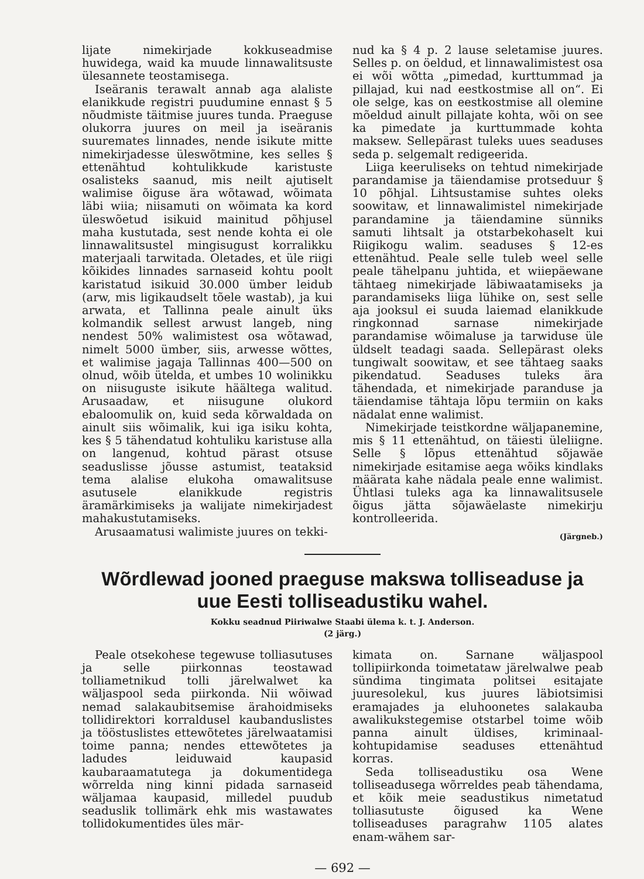lijate nimekirjade kokkuseadmise huwidega, waid ka muude linnawalitsuste ülesannete teostamisega.
Iseäranis terawalt annab aga alaliste elanikkude registri puudumine ennast § 5 nõudmiste täitmise juures tunda. Praeguse olukorra juures on meil ja iseäranis suuremates linnades, nende isikute mitte nimekirjadesse üleswõtmine, kes selles § ettenähtud kohtulikkude karistuste osalisteks saanud, mis neilt ajutiselt walimise õiguse ära wõtawad, wõimata läbi wiia; niisamuti on wõimata ka kord üleswõetud isikuid mainitud põhjusel maha kustutada, sest nende kohta ei ole linnawalitsustel mingisugust korralikku materjaali tarwitada. Oletades, et üle riigi kõikides linnades sarnaseid kohtu poolt karistatud isikuid 30.000 ümber leidub (arw, mis ligikaudselt tõele wastab), ja kui arwata, et Tallinna peale ainult üks kolmandik sellest arwust langeb, ning nendest 50% walimistest osa wõtawad, nimelt 5000 ümber, siis, arwesse wõttes, et walimise jagaja Tallinnas 400—500 on olnud, wõib ütelda, et umbes 10 wolinikku on niisuguste isikute häältega walitud. Arusaadaw, et niisugune olukord ebaloomulik on, kuid seda kõrwaldada on ainult siis wõimalik, kui iga isiku kohta, kes § 5 tähendatud kohtuliku karistuse alla on langenud, kohtud pärast otsuse seaduslisse jõusse astumist, teataksid tema alalise elukoha omawalitsuse asutusele elanikkude registris äramärkimiseks ja walijate nimekirjadest mahakustutamiseks.
Arusaamatusi walimiste juures on tekki-
nud ka § 4 p. 2 lause seletamise juures. Selles p. on öeldud, et linnawalimistest osa ei wõi wõtta „pimedad, kurttummad ja pillajad, kui nad eestkostmise all on“. Ei ole selge, kas on eestkostmise all olemine mõeldud ainult pillajate kohta, wõi on see ka pimedate ja kurttummade kohta maksew. Sellepärast tuleks uues seaduses seda p. selgemalt redigeerida.
Liiga keeruliseks on tehtud nimekirjade parandamise ja täiendamise protseduur § 10 põhjal. Lihtsustamise suhtes oleks soowitaw, et linnawalimistel nimekirjade parandamine ja täiendamine sünniks samuti lihtsalt ja otstarbekohaselt kui Riigikogu walim. seaduses § 12-es ettenähtud. Peale selle tuleb weel selle peale tähelpanu juhtida, et wiiepäewane tähtaeg nimekirjade läbiwaatamiseks ja parandamiseks liiga lühike on, sest selle aja jooksul ei suuda laiemad elanikkude ringkonnad sarnase nimekirjade parandamise wõimaluse ja tarwiduse üle üldselt teadagi saada. Sellepärast oleks tungiwalt soowitaw, et see tähtaeg saaks pikendatud. Seaduses tuleks ära tähendada, et nimekirjade paranduse ja täiendamise tähtaja lõpu termiin on kaks nädalat enne walimist.
Nimekirjade teistkordne wäljapanemine, mis § 11 ettenähtud, on täiesti üleliigne. Selle § lõpus ettenähtud sõjawäe nimekirjade esitamise aega wõiks kindlaks määrata kahe nädala peale enne walimist. Ühtlasi tuleks aga ka linnawalitsusele õigus jätta sõjawäelaste nimekirju kontrolleerida.
(Järgneb.)
Wõrdlewad jooned praeguse makswa tolliseaduse ja uue Eesti tolliseadustiku wahel.
Kokku seadnud Piiriwalwe Staabi ülema k. t. J. Anderson.
(2 järg.)
Peale otsekohese tegewuse tolliasutuses ja selle piirkonnas teostawad tolliametnikud tolli järelwalwet ka wäljaspool seda piirkonda. Nii wõiwad nemad salakaubitsemise ärahoidmiseks tollidirektori korraldusel kaubanduslistes ja tööstuslistes ettewõtetes järelwaatamisi toime panna; nendes ettewõtetes ja ladudes leiduwaid kaupasid kaubaraamatutega ja dokumentidega wõrrelda ning kinni pidada sarnaseid wäljamaa kaupasid, milledel puudub seaduslik tollimärk ehk mis wastawates tollidokumentides üles mär-
kimata on. Sarnane wäljaspool tollipiirkonda toimetataw järelwalwe peab sündima tingimata politsei esitajate juuresolekul, kus juures läbiotsimisi eramajades ja eluhoonetes salakauba awalikukstegemise otstarbel toime wõib panna ainult üldises, kriminaal-kohtupidamise seaduses ettenähtud korras.
Seda tolliseadustiku osa Wene tolliseadusega wõrreldes peab tähendama, et kõik meie seadustikus nimetatud tolliasutuste õigused ka Wene tolliseaduses paragrahw 1105 alates enam-wähem sar-
— 692 —